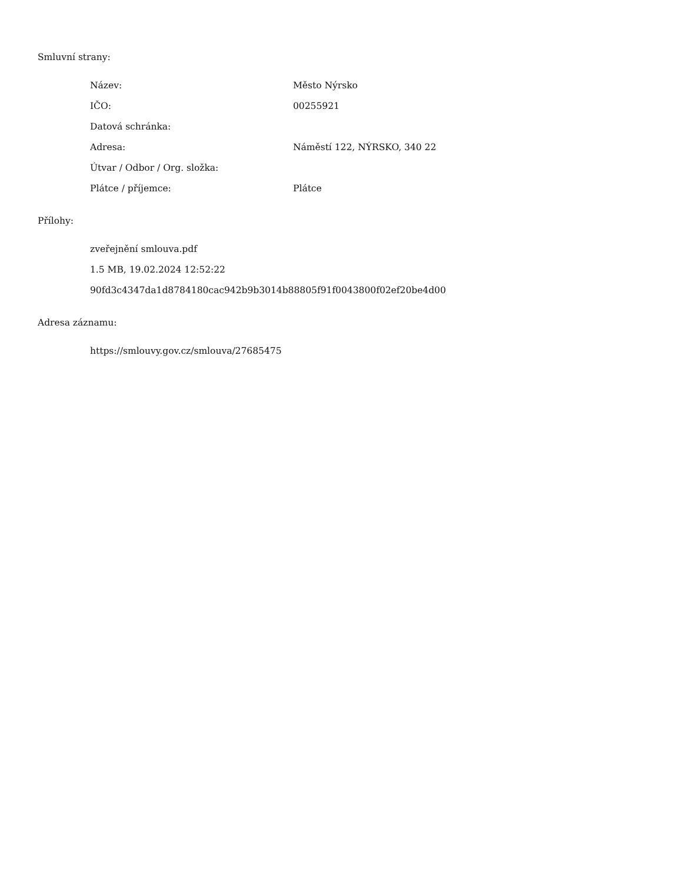Smluvní strany:
| Název: | Město Nýrsko |
| IČO: | 00255921 |
| Datová schránka: | |
| Adresa: | Náměstí 122, NÝRSKO, 340 22 |
| Útvar / Odbor / Org. složka: | |
| Plátce / příjemce: | Plátce |
Přílohy:
zveřejnění smlouva.pdf
1.5 MB, 19.02.2024 12:52:22
90fd3c4347da1d8784180cac942b9b3014b88805f91f0043800f02ef20be4d00
Adresa záznamu:
https://smlouvy.gov.cz/smlouva/27685475